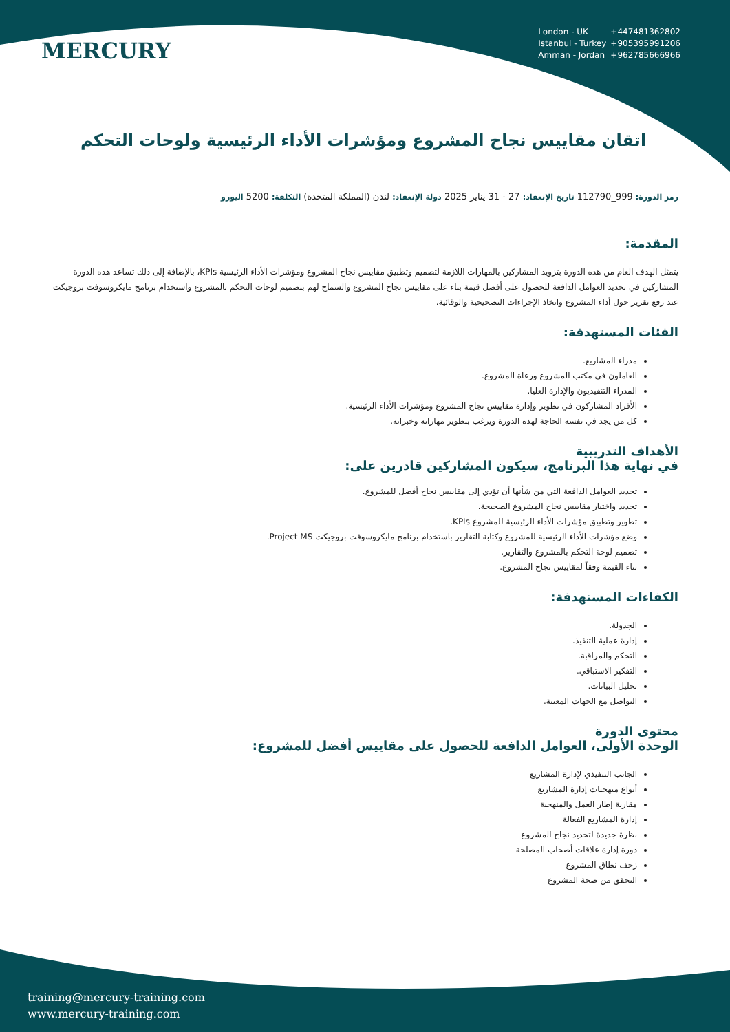MERCURY
London - UK +447481362802
Istanbul - Turkey +905395991206
Amman - Jordan +962785666966
اتقان مقاييس نجاح المشروع ومؤشرات الأداء الرئيسية ولوحات التحكم
رمز الدورة: 999_112790 تاريخ الإنعقاد: 27 - 31 يناير 2025 دولة الإنعقاد: لندن (المملكة المتحدة) التكلفة: 5200 اليورو
المقدمة:
يتمثل الهدف العام من هذه الدورة بتزويد المشاركين بالمهارات اللازمة لتصميم وتطبيق مقاييس نجاح المشروع ومؤشرات الأداء الرئيسية KPIs، بالإضافة إلى ذلك تساعد هذه الدورة المشاركين في تحديد العوامل الدافعة للحصول على أفضل قيمة بناء على مقاييس نجاح المشروع والسماح لهم بتصميم لوحات التحكم بالمشروع واستخدام برنامج مايكروسوفت بروجيكت عند رفع تقرير حول أداء المشروع واتخاذ الإجراءات التصحيحية والوقائية.
الفئات المستهدفة:
مدراء المشاريع.
العاملون في مكتب المشروع ورعاة المشروع.
المدراء التنفيذيون والإدارة العليا.
الأفراد المشاركون في تطوير وإدارة مقاييس نجاح المشروع ومؤشرات الأداء الرئيسية.
كل من يجد في نفسه الحاجة لهذه الدورة ويرغب بتطوير مهاراته وخبراته.
الأهداف التدريبية
في نهاية هذا البرنامج، سيكون المشاركين قادرين على:
تحديد العوامل الدافعة التي من شأنها أن تؤدي إلى مقاييس نجاح أفضل للمشروع.
تحديد واختيار مقاييس نجاح المشروع الصحيحة.
تطوير وتطبيق مؤشرات الأداء الرئيسية للمشروع KPIs.
وضع مؤشرات الأداء الرئيسية للمشروع وكتابة التقارير باستخدام برنامج مايكروسوفت بروجيكت Project MS.
تصميم لوحة التحكم بالمشروع والتقارير.
بناء القيمة وفقاً لمقاييس نجاح المشروع.
الكفاءات المستهدفة:
الجدولة.
إدارة عملية التنفيذ.
التحكم والمراقبة.
التفكير الاستباقي.
تحليل البيانات.
التواصل مع الجهات المعنية.
محتوى الدورة
الوحدة الأولى، العوامل الدافعة للحصول على مقاييس أفضل للمشروع:
الجانب التنفيذي لإدارة المشاريع
أنواع منهجيات إدارة المشاريع
مقارنة إطار العمل والمنهجية
إدارة المشاريع الفعالة
نظرة جديدة لتحديد نجاح المشروع
دورة إدارة علاقات أصحاب المصلحة
زحف نطاق المشروع
التحقق من صحة المشروع
training@mercury-training.com
www.mercury-training.com